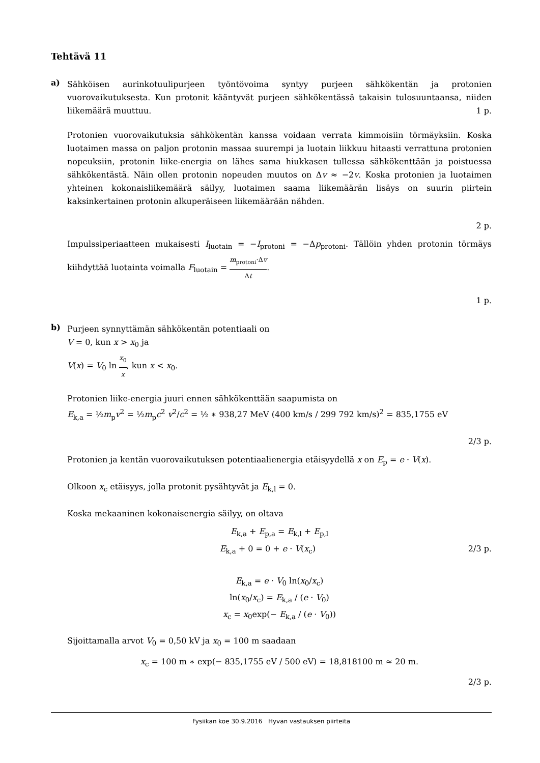Tehtävä 11
a)
Sähköisen aurinkotuulipurjeen työntövoima syntyy purjeen sähkökentän ja protonien vuorovaikutuksesta. Kun protonit kääntyvät purjeen sähkökentässä takaisin tulosuuntaansa, niiden liikemäärä muuttuu. 1 p.
Protonien vuorovaikutuksia sähkökentän kanssa voidaan verrata kimmoisiin törmäyksiin. Koska luotaimen massa on paljon protonin massaa suurempi ja luotain liikkuu hitaasti verrattuna protonien nopeuksiin, protonin liike-energia on lähes sama hiukkasen tullessa sähkökenttään ja poistuessa sähkökentästä. Näin ollen protonin nopeuden muutos on Δv ≈ −2v. Koska protonien ja luotaimen yhteinen kokonaisliikemäärä säilyy, luotaimen saama liikemäärän lisäys on suurin piirtein kaksinkertainen protonin alkuperäiseen liikemäärään nähden.
2 p.
Impulssiperiaatteen mukaisesti I<sub>luotain</sub> = −I<sub>protoni</sub> = −Δp<sub>protoni</sub>. Tällöin yhden protonin törmäys kiihdyttää luotainta voimalla F<sub>luotain</sub> = m<sub>protoni</sub>·Δv Δt.
1 p.
b)
Purjeen synnyttämän sähkökentän potentiaali on
V = 0, kun x > x<sub>0</sub> ja
V(x) = V<sub>0</sub> ln x<sub>0</sub> x, kun x < x<sub>0</sub>.
Protonien liike-energia juuri ennen sähkökenttään saapumista on
E<sub>k,a</sub> = ½m<sub>p</sub>v<sup>2</sup> = ½m<sub>p</sub>c<sup>2</sup> v<sup>2</sup>/c<sup>2</sup> = ½ ∗ 938,27 MeV (400 km/s / 299 792 km/s)<sup>2</sup> = 835,1755 eV
2/3 p.
Protonien ja kentän vuorovaikutuksen potentiaalienergia etäisyydellä x on E<sub>p</sub> = e · V(x).
Olkoon x<sub>c</sub> etäisyys, jolla protonit pysähtyvät ja E<sub>k,l</sub> = 0.
Koska mekaaninen kokonaisenergia säilyy, on oltava
E<sub>k,a</sub> + E<sub>p,a</sub> = E<sub>k,l</sub> + E<sub>p,l</sub>
E<sub>k,a</sub> + 0 = 0 + e · V(x<sub>c</sub>) 2/3 p.
E<sub>k,a</sub> = e · V<sub>0</sub> ln(x<sub>0</sub>/x<sub>c</sub>)
ln(x<sub>0</sub>/x<sub>c</sub>) = E<sub>k,a</sub> / (e · V<sub>0</sub>)
x<sub>c</sub> = x<sub>0</sub>exp(− E<sub>k,a</sub> / (e · V<sub>0</sub>))
Sijoittamalla arvot V<sub>0</sub> = 0,50 kV ja x<sub>0</sub> = 100 m saadaan
x<sub>c</sub> = 100 m ∗ exp(− 835,1755 eV / 500 eV) = 18,818100 m ≈ 20 m.
2/3 p.
Fysiikan koe 30.9.2016 Hyvän vastauksen piirteitä